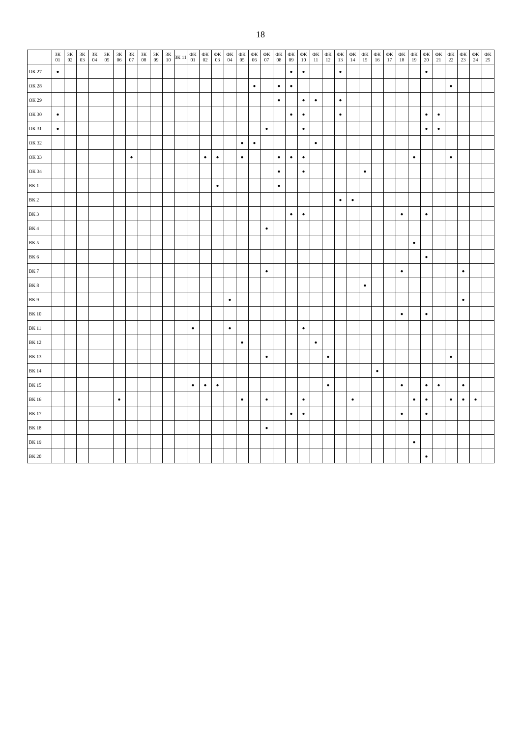18
| | ЗК 01 | ЗК 02 | ЗК 03 | ЗК 04 | ЗК 05 | ЗК 06 | ЗК 07 | ЗК 08 | ЗК 09 | ЗК 10 | ЗК 11 | ФК 01 | ФК 02 | ФК 03 | ФК 04 | ФК 05 | ФК 06 | ФК 07 | ФК 08 | ФК 09 | ФК 10 | ФК 11 | ФК 12 | ФК 13 | ФК 14 | ФК 15 | ФК 16 | ФК 17 | ФК 18 | ФК 19 | ФК 20 | ФК 21 | ФК 22 | ФК 23 | ФК 24 | ФК 25 |
| --- | --- | --- | --- | --- | --- | --- | --- | --- | --- | --- | --- | --- | --- | --- | --- | --- | --- | --- | --- | --- | --- | --- | --- | --- | --- | --- | --- | --- | --- | --- | --- | --- | --- | --- | --- | --- |
| ОК 27 | ● | | | | | | | | | | | | | | | | | | | ● | ● | | | ● | | | | | | | ● | | | | | |
| ОК 28 | | | | | | | | | | | | | | | | | ● | | ● | ● | | | | | | | | | | | | | ● | | | |
| ОК 29 | | | | | | | | | | | | | | | | | | | ● | | ● | ● | | ● | | | | | | | | | | | | |
| ОК 30 | ● | | | | | | | | | | | | | | | | | | | ● | ● | | | ● | | | | | | | ● | ● | | | | |
| ОК 31 | ● | | | | | | | | | | | | | | | | | ● | | | ● | | | | | | | | | | ● | ● | | | | |
| ОК 32 | | | | | | | | | | | | | | | | ● | ● | | | | | ● | | | | | | | | | | | | | | |
| ОК 33 | | | | | | | ● | | | | | | ● | ● | | ● | | | ● | ● | ● | | | | | | | | | ● | | | ● | | | |
| ОК 34 | | | | | | | | | | | | | | | | | | | ● | | ● | | | | | ● | | | | | | | | | | |
| ВК 1 | | | | | | | | | | | | | | ● | | | | | ● | | | | | | | | | | | | | | | | | |
| ВК 2 | | | | | | | | | | | | | | | | | | | | | | | | ● | ● | | | | | | | | | | | |
| ВК 3 | | | | | | | | | | | | | | | | | | | | ● | ● | | | | | | | | ● | | ● | | | | | |
| ВК 4 | | | | | | | | | | | | | | | | | | ● | | | | | | | | | | | | | | | | | | |
| ВК 5 | | | | | | | | | | | | | | | | | | | | | | | | | | | | | | ● | | | | | | |
| ВК 6 | | | | | | | | | | | | | | | | | | | | | | | | | | | | | | | ● | | | | | |
| ВК 7 | | | | | | | | | | | | | | | | | | ● | | | | | | | | | | | ● | | | | | ● | | |
| ВК 8 | | | | | | | | | | | | | | | | | | | | | | | | | | ● | | | | | | | | | | |
| ВК 9 | | | | | | | | | | | | | | | ● | | | | | | | | | | | | | | | | | | | ● | | |
| ВК 10 | | | | | | | | | | | | | | | | | | | | | | | | | | | | | ● | | ● | | | | | |
| ВК 11 | | | | | | | | | | | | ● | | | ● | | | | | | ● | | | | | | | | | | | | | | | |
| ВК 12 | | | | | | | | | | | | | | | | ● | | | | | | ● | | | | | | | | | | | | | | |
| ВК 13 | | | | | | | | | | | | | | | | | | ● | | | | | ● | | | | | | | | | | ● | | | |
| ВК 14 | | | | | | | | | | | | | | | | | | | | | | | | | | | ● | | | | | | | | | |
| ВК 15 | | | | | | | | | | | | ● | ● | ● | | | | | | | | | ● | | | | | | ● | | ● | ● | | ● | | |
| ВК 16 | | | | | | ● | | | | | | | | | | ● | | ● | | | ● | | | | ● | | | | | ● | ● | | ● | ● | ● | |
| ВК 17 | | | | | | | | | | | | | | | | | | | | ● | ● | | | | | | | | ● | | ● | | | | | |
| ВК 18 | | | | | | | | | | | | | | | | | | ● | | | | | | | | | | | | | | | | | | |
| ВК 19 | | | | | | | | | | | | | | | | | | | | | | | | | | | | | | ● | | | | | | |
| ВК 20 | | | | | | | | | | | | | | | | | | | | | | | | | | | | | | | ● | | | | | |